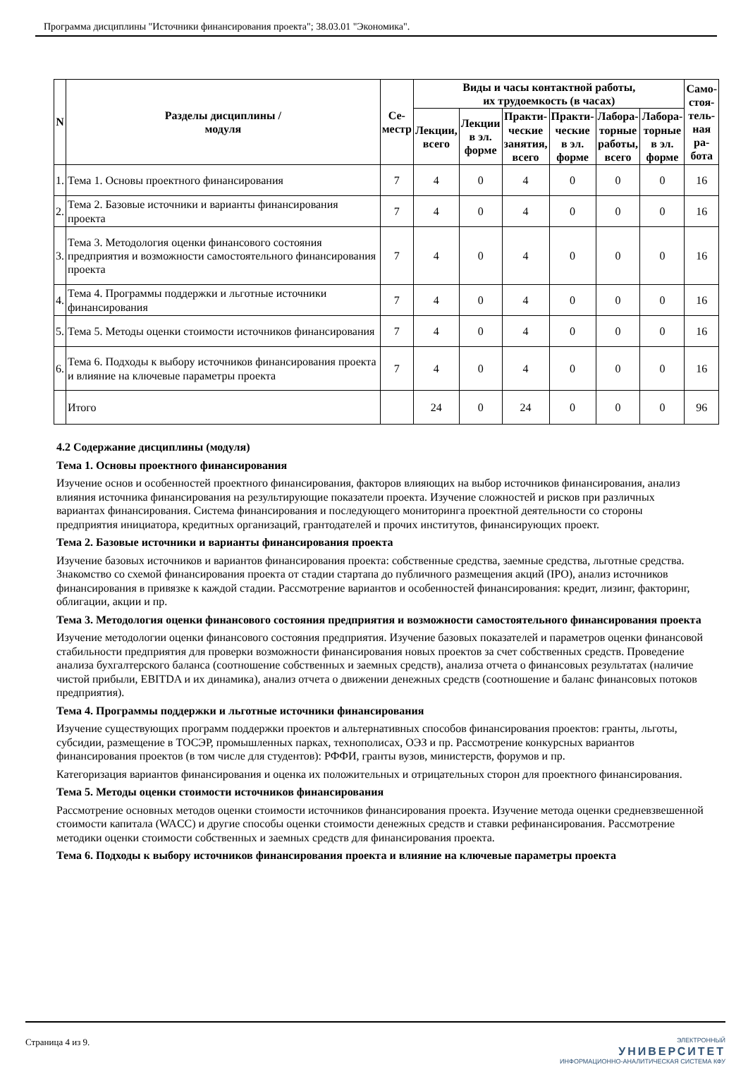Программа дисциплины "Источники финансирования проекта"; 38.03.01 "Экономика".
| N | Разделы дисциплины / модуля | Се- местр | Виды и часы контактной работы, их трудоемкость (в часах) | | | | | | Само- стоя- тель- ная ра- бота |
| --- | --- | --- | --- | --- | --- | --- | --- | --- | --- |
| | | | Лекции, всего | Лекции в эл. форме | Практи- ческие занятия, всего | Практи- ческие в эл. форме | Лабора- торные работы, всего | Лабора- торные в эл. форме | |
| 1. | Тема 1. Основы проектного финансирования | 7 | 4 | 0 | 4 | 0 | 0 | 0 | 16 |
| 2. | Тема 2. Базовые источники и варианты финансирования проекта | 7 | 4 | 0 | 4 | 0 | 0 | 0 | 16 |
| 3. | Тема 3. Методология оценки финансового состояния предприятия и возможности самостоятельного финансирования проекта | 7 | 4 | 0 | 4 | 0 | 0 | 0 | 16 |
| 4. | Тема 4. Программы поддержки и льготные источники финансирования | 7 | 4 | 0 | 4 | 0 | 0 | 0 | 16 |
| 5. | Тема 5. Методы оценки стоимости источников финансирования | 7 | 4 | 0 | 4 | 0 | 0 | 0 | 16 |
| 6. | Тема 6. Подходы к выбору источников финансирования проекта и влияние на ключевые параметры проекта | 7 | 4 | 0 | 4 | 0 | 0 | 0 | 16 |
| | Итого | | 24 | 0 | 24 | 0 | 0 | 0 | 96 |
4.2 Содержание дисциплины (модуля)
Тема 1. Основы проектного финансирования
Изучение основ и особенностей проектного финансирования, факторов влияющих на выбор источников финансирования, анализ влияния источника финансирования на результирующие показатели проекта. Изучение сложностей и рисков при различных вариантах финансирования. Система финансирования и последующего мониторинга проектной деятельности со стороны предприятия инициатора, кредитных организаций, грантодателей и прочих институтов, финансирующих проект.
Тема 2. Базовые источники и варианты финансирования проекта
Изучение базовых источников и вариантов финансирования проекта: собственные средства, заемные средства, льготные средства. Знакомство со схемой финансирования проекта от стадии стартапа до публичного размещения акций (IPO), анализ источников финансирования в привязке к каждой стадии. Рассмотрение вариантов и особенностей финансирования: кредит, лизинг, факторинг, облигации, акции и пр.
Тема 3. Методология оценки финансового состояния предприятия и возможности самостоятельного финансирования проекта
Изучение методологии оценки финансового состояния предприятия. Изучение базовых показателей и параметров оценки финансовой стабильности предприятия для проверки возможности финансирования новых проектов за счет собственных средств. Проведение анализа бухгалтерского баланса (соотношение собственных и заемных средств), анализа отчета о финансовых результатах (наличие чистой прибыли, EBITDA и их динамика), анализ отчета о движении денежных средств (соотношение и баланс финансовых потоков предприятия).
Тема 4. Программы поддержки и льготные источники финансирования
Изучение существующих программ поддержки проектов и альтернативных способов финансирования проектов: гранты, льготы, субсидии, размещение в ТОСЭР, промышленных парках, технополисах, ОЭЗ и пр. Рассмотрение конкурсных вариантов финансирования проектов (в том числе для студентов): РФФИ, гранты вузов, министерств, форумов и пр.
Категоризация вариантов финансирования и оценка их положительных и отрицательных сторон для проектного финансирования.
Тема 5. Методы оценки стоимости источников финансирования
Рассмотрение основных методов оценки стоимости источников финансирования проекта. Изучение метода оценки средневзвешенной стоимости капитала (WACC) и другие способы оценки стоимости денежных средств и ставки рефинансирования. Рассмотрение методики оценки стоимости собственных и заемных средств для финансирования проекта.
Тема 6. Подходы к выбору источников финансирования проекта и влияние на ключевые параметры проекта
Страница 4 из 9.
ЭЛЕКТРОННЫЙ
УНИВЕРСИТЕТ
ИНФОРМАЦИОННО-АНАЛИТИЧЕСКАЯ СИСТЕМА КФУ